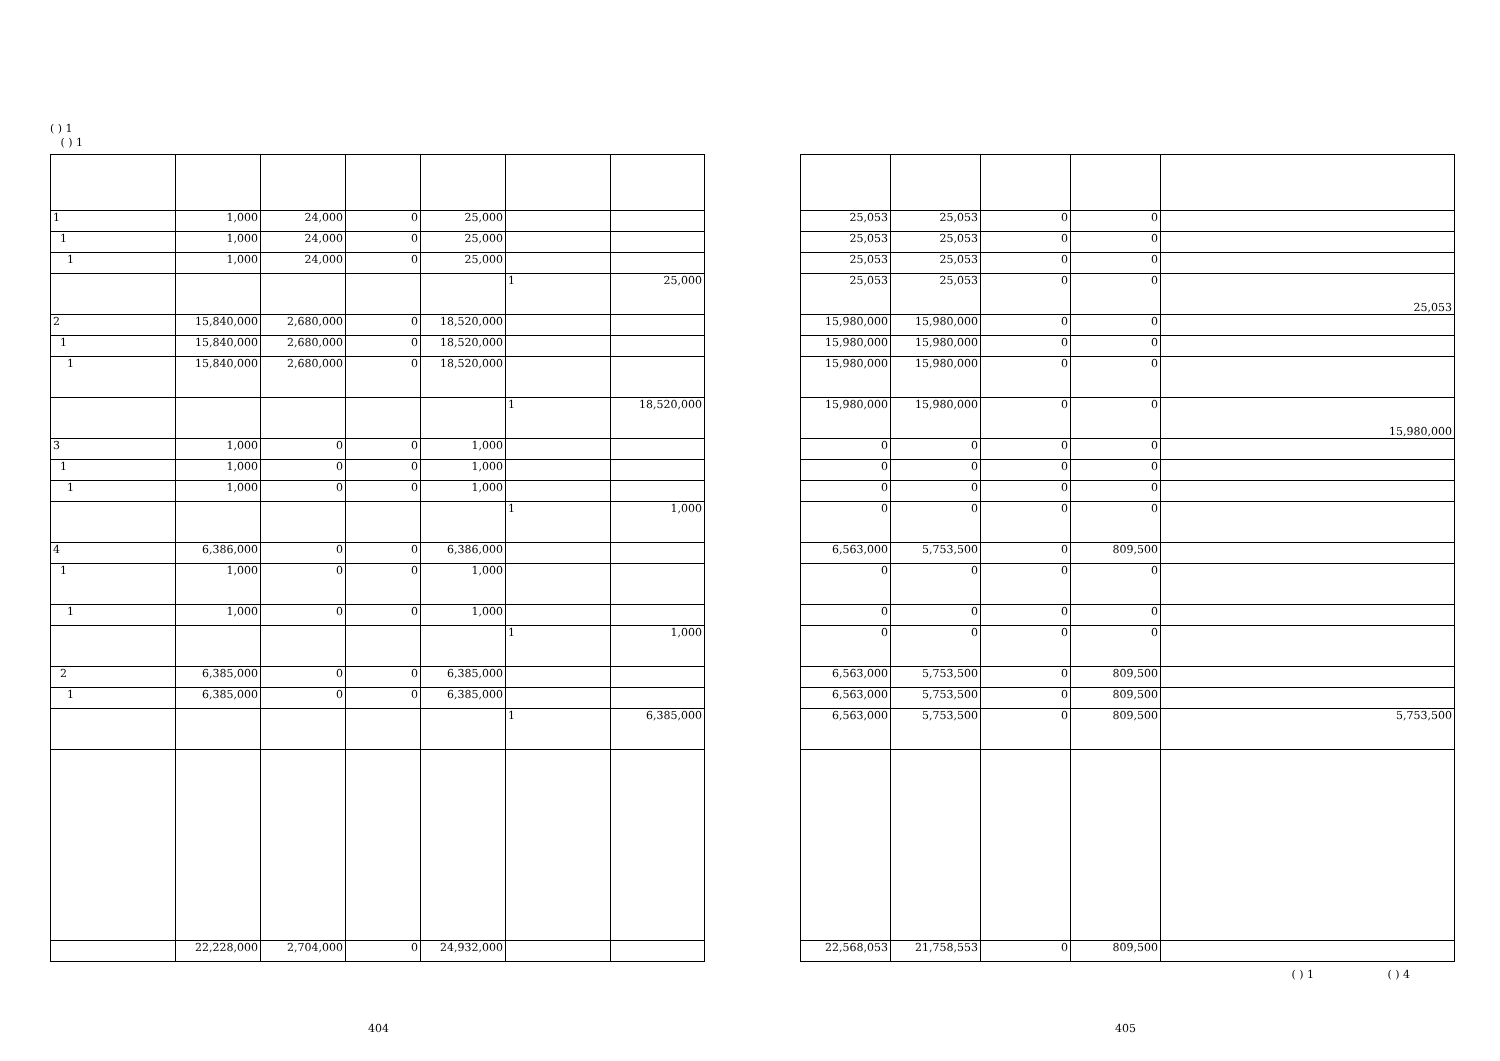( ) 1
( ) 1
| 1 | 1,000 | 24,000 | 0 | 25,000 | | |
| 1 | 1,000 | 24,000 | 0 | 25,000 | | |
| 1 | 1,000 | 24,000 | 0 | 25,000 | | |
| | | | | | 1 | 25,000 |
| 2 | 15,840,000 | 2,680,000 | 0 | 18,520,000 | | |
| 1 | 15,840,000 | 2,680,000 | 0 | 18,520,000 | | |
| 1 | 15,840,000 | 2,680,000 | 0 | 18,520,000 | | |
| | | | | | 1 | 18,520,000 |
| 3 | 1,000 | 0 | 0 | 1,000 | | |
| 1 | 1,000 | 0 | 0 | 1,000 | | |
| 1 | 1,000 | 0 | 0 | 1,000 | | |
| | | | | | 1 | 1,000 |
| 4 | 6,386,000 | 0 | 0 | 6,386,000 | | |
| 1 | 1,000 | 0 | 0 | 1,000 | | |
| 1 | 1,000 | 0 | 0 | 1,000 | | |
| | | | | | 1 | 1,000 |
| 2 | 6,385,000 | 0 | 0 | 6,385,000 | | |
| 1 | 6,385,000 | 0 | 0 | 6,385,000 | | |
| | | | | | 1 | 6,385,000 |
| | 22,228,000 | 2,704,000 | 0 | 24,932,000 | | |
| 25,053 | 25,053 | 0 | 0 | |
| 25,053 | 25,053 | 0 | 0 | |
| 25,053 | 25,053 | 0 | 0 | |
| 25,053 | 25,053 | 0 | 0 | 25,053 |
| 15,980,000 | 15,980,000 | 0 | 0 | |
| 15,980,000 | 15,980,000 | 0 | 0 | |
| 15,980,000 | 15,980,000 | 0 | 0 | |
| 15,980,000 | 15,980,000 | 0 | 0 | 15,980,000 |
| 0 | 0 | 0 | 0 | |
| 0 | 0 | 0 | 0 | |
| 0 | 0 | 0 | 0 | |
| 0 | 0 | 0 | 0 | |
| 6,563,000 | 5,753,500 | 0 | 809,500 | |
| 0 | 0 | 0 | 0 | |
| 0 | 0 | 0 | 0 | |
| 0 | 0 | 0 | 0 | |
| 6,563,000 | 5,753,500 | 0 | 809,500 | |
| 6,563,000 | 5,753,500 | 0 | 809,500 | |
| 6,563,000 | 5,753,500 | 0 | 809,500 | 5,753,500 |
| 22,568,053 | 21,758,553 | 0 | 809,500 | |
( ) 1 ( ) 4
404 405